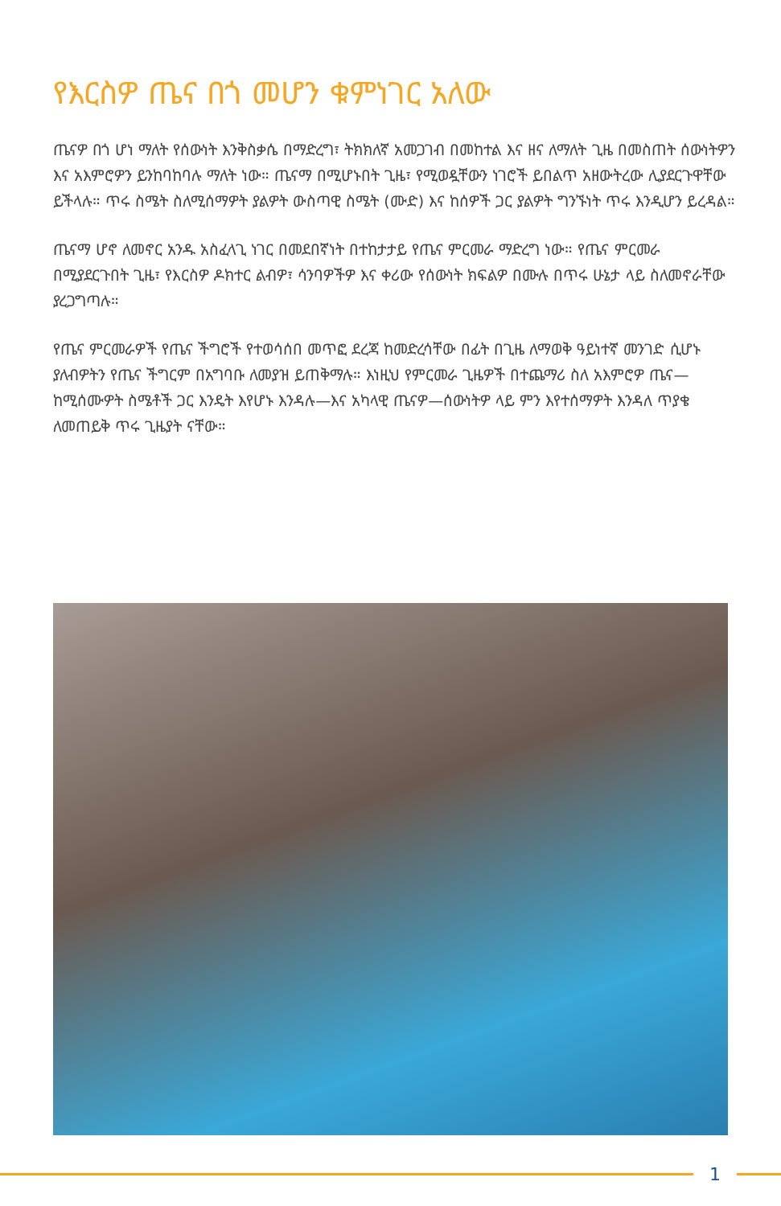የእርስዎ ጤና በጎ መሆን ቁምነገር አለው
ጤናዎ በጎ ሆነ ማለት የሰውነት እንቅስቃሴ በማድረግ፣ ትክክለኛ አመጋገብ በመከተል እና ዘና ለማለት ጊዜ በመስጠት ሰውነትዎን እና አእምሮዎን ይንከባከባሉ ማለት ነው። ጤናማ በሚሆኑበት ጊዜ፣ የሚወዷቸውን ነገሮች ይበልጥ አዘውትረው ሊያደርጉዋቸው ይችላሉ። ጥሩ ስሜት ስለሚሰማዎት ያልዎት ውስጣዊ ስሜት (ሙድ) እና ከሰዎች ጋር ያልዎት ግንኙነት ጥሩ እንዲሆን ይረዳል።
ጤናማ ሆኖ ለመኖር አንዱ አስፈላጊ ነገር በመደበኛነት በተከታታይ የጤና ምርመራ ማድረግ ነው። የጤና ምርመራ በሚያደርጉበት ጊዜ፣ የእርስዎ ዶክተር ልብዎ፣ ሳንባዎችዎ እና ቀሪው የሰውነት ክፍልዎ በሙሉ በጥሩ ሁኔታ ላይ ስለመኖራቸው ያረጋግጣሉ።
የጤና ምርመራዎች የጤና ችግሮች የተወሳሰበ መጥፎ ደረጃ ከመድረሳቸው በፊት በጊዜ ለማወቅ ዓይነተኛ መንገድ ሲሆኑ ያለብዎትን የጤና ችግርም በአግባቡ ለመያዝ ይጠቅማሉ። እነዚህ የምርመራ ጊዜዎች በተጨማሪ ስለ አእምሮዎ ጤና—ከሚሰሙዎት ስሜቶች ጋር እንዴት እየሆኑ እንዳሉ—እና አካላዊ ጤናዎ—ሰውነትዎ ላይ ምን እየተሰማዎት እንዳለ ጥያቄ ለመጠይቅ ጥሩ ጊዜያት ናቸው።
1